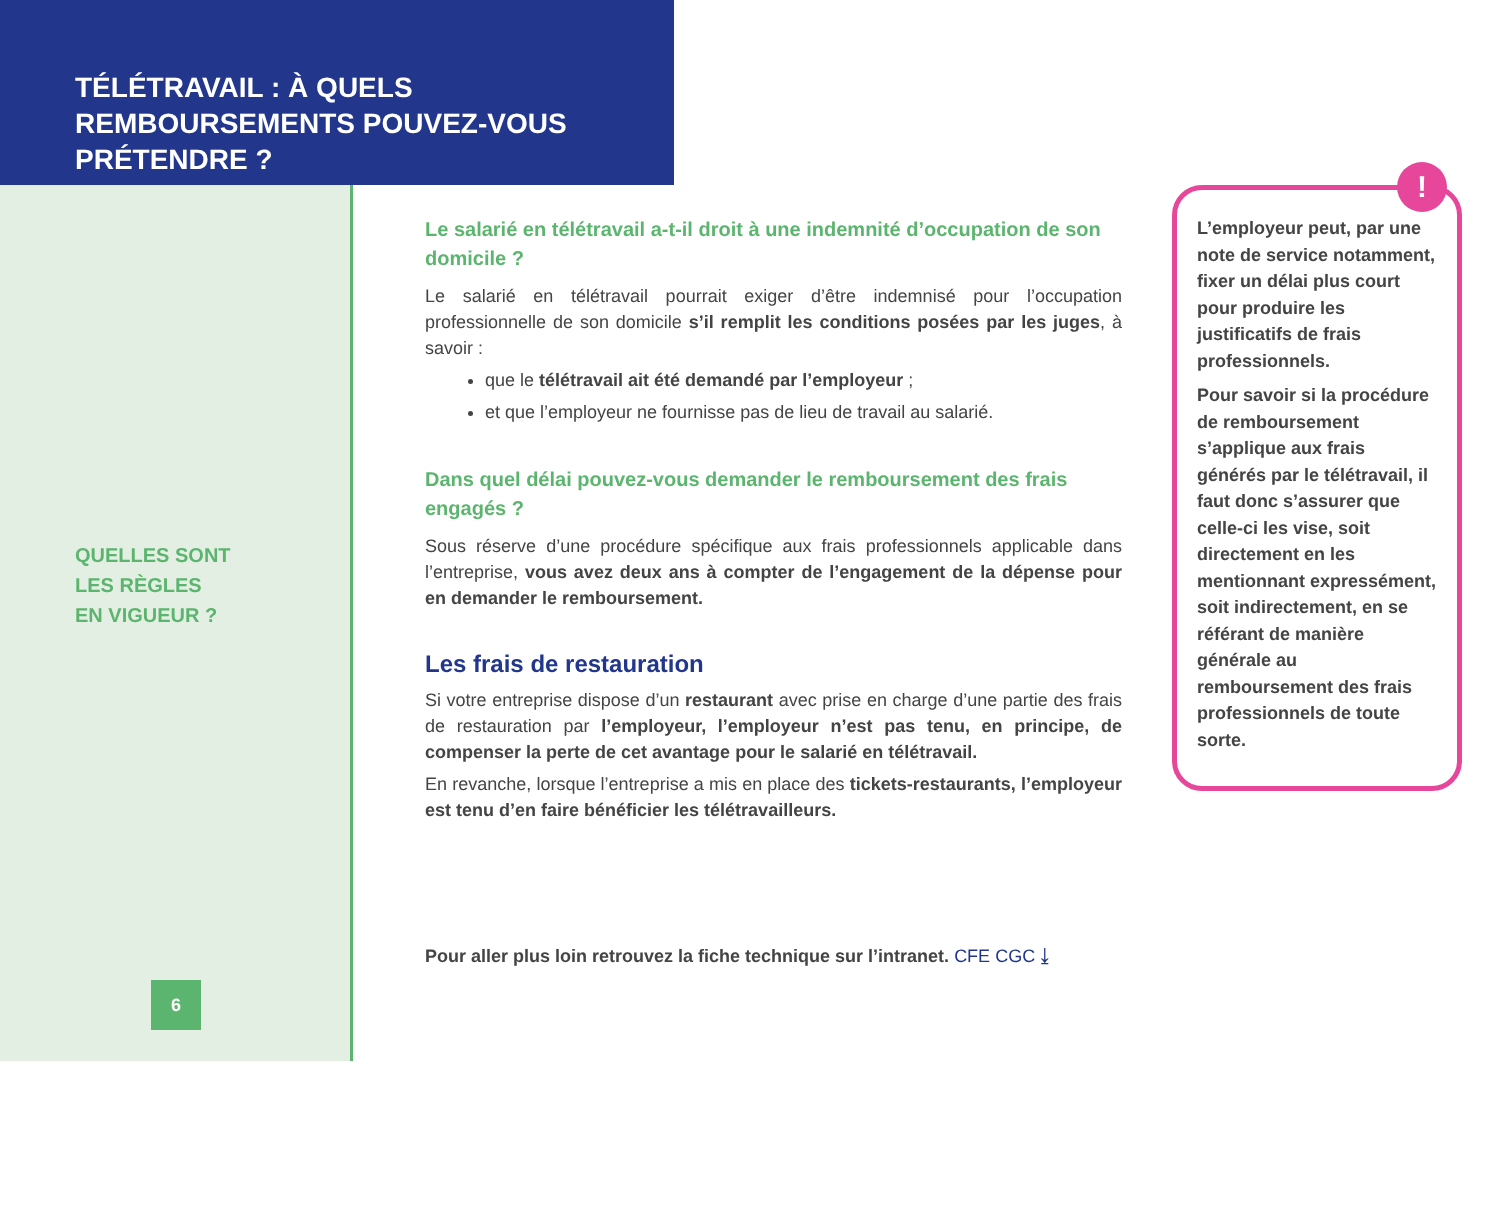TÉLÉTRAVAIL : À QUELS REMBOURSEMENTS POUVEZ-VOUS PRÉTENDRE ?
QUELLES SONT
LES RÈGLES
EN VIGUEUR ?
6
Le salarié en télétravail a-t-il droit à une indemnité d’occupation de son domicile ?
Le salarié en télétravail pourrait exiger d’être indemnisé pour l’occupation professionnelle de son domicile s’il remplit les conditions posées par les juges, à savoir :
que le télétravail ait été demandé par l’employeur ;
et que l’employeur ne fournisse pas de lieu de travail au salarié.
Dans quel délai pouvez-vous demander le remboursement des frais engagés ?
Sous réserve d’une procédure spécifique aux frais professionnels applicable dans l’entreprise, vous avez deux ans à compter de l’engagement de la dépense pour en demander le remboursement.
Les frais de restauration
Si votre entreprise dispose d’un restaurant avec prise en charge d’une partie des frais de restauration par l’employeur, l’employeur n’est pas tenu, en principe, de compenser la perte de cet avantage pour le salarié en télétravail.
En revanche, lorsque l’entreprise a mis en place des tickets-restaurants, l’employeur est tenu d’en faire bénéficier les télétravailleurs.
Pour aller plus loin retrouvez la fiche technique sur l’intranet. CFE CGC ⤓
L’employeur peut, par une note de service notamment, fixer un délai plus court pour produire les justificatifs de frais professionnels.
Pour savoir si la procédure de remboursement s’applique aux frais générés par le télétravail, il faut donc s’assurer que celle-ci les vise, soit directement en les mentionnant expressément, soit indirectement, en se référant de manière générale au remboursement des frais professionnels de toute sorte.
!